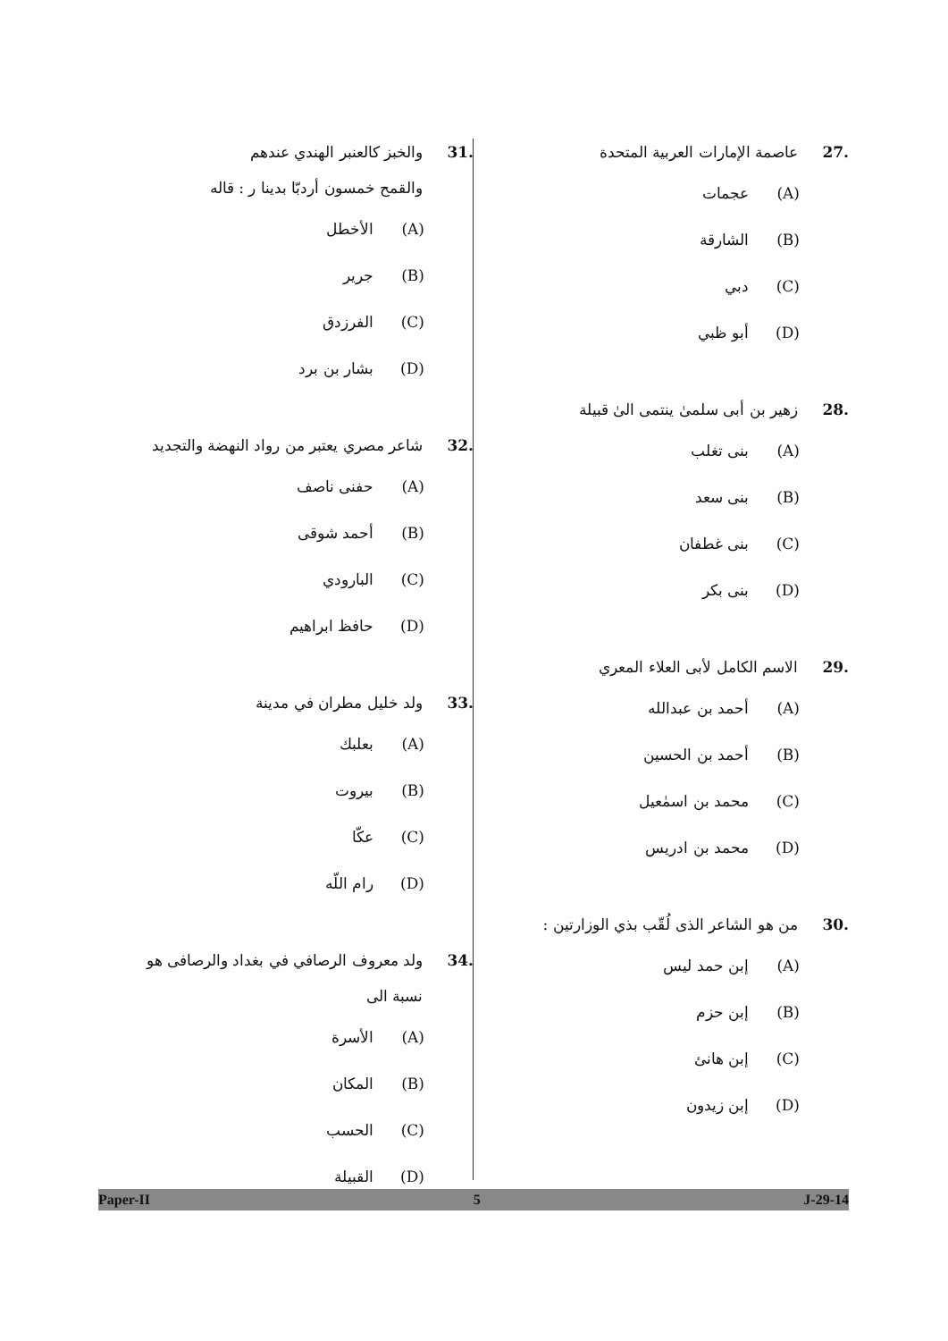27. عاصمة الإمارات العربية المتحدة
(A) عجمات
(B) الشارقة
(C) دبي
(D) أبو ظبي
28. زهير بن أبى سلمىٰ ينتمى الىٰ قبيلة
(A) بنى تغلب
(B) بنى سعد
(C) بنى غطفان
(D) بنى بكر
29. الاسم الكامل لأبى العلاء المعري
(A) أحمد بن عبدالله
(B) أحمد بن الحسين
(C) محمد بن اسمٰعيل
(D) محمد بن ادريس
30. من هو الشاعر الذى لُقّب بذي الوزارتين :
(A) إبن حمد ليس
(B) إبن حزم
(C) إبن هانئ
(D) إبن زيدون
31. والخبز كالعنبر الهندي عندهم
والقمح خمسون أردبّا بدينا ر : قاله
(A) الأخطل
(B) جرير
(C) الفرزدق
(D) بشار بن برد
32. شاعر مصري يعتبر من رواد النهضة والتجديد
(A) حفنى ناصف
(B) أحمد شوقى
(C) البارودي
(D) حافظ ابراهيم
33. ولد خليل مطران في مدينة
(A) بعلبك
(B) بيروت
(C) عكّا
(D) رام اللّه
34. ولد معروف الرصافي في بغداد والرصافى هو
نسبة الى
(A) الأسرة
(B) المكان
(C) الحسب
(D) القبيلة
Paper-II 5 J-29-14